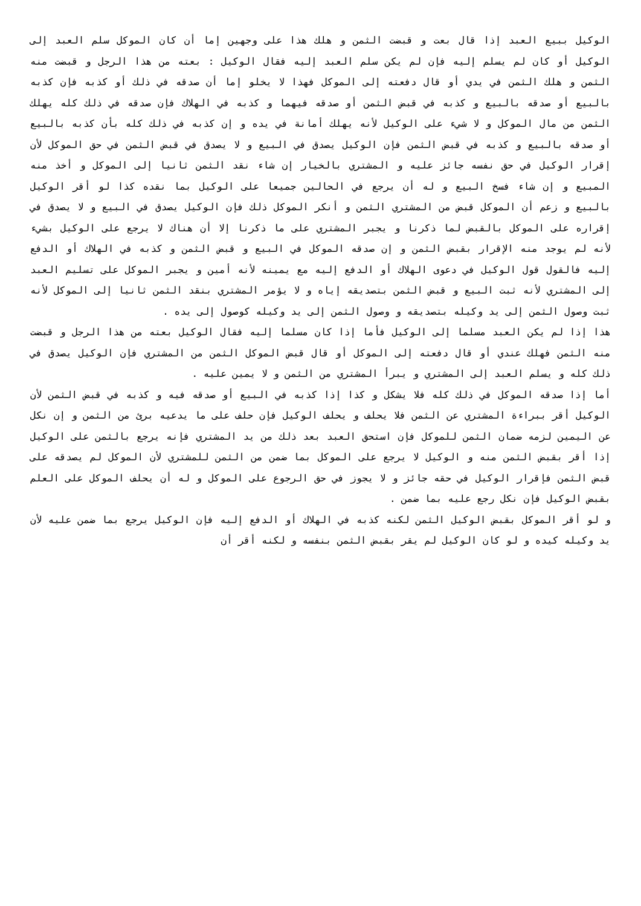الوكيل ببيع العبد إذا قال بعت و قبضت الثمن و هلك هذا على وجهين إما أن كان الموكل سلم العبد إلى الوكيل أو كان لم يسلم إليه فإن لم يكن سلم العبد إليه فقال الوكيل : بعته من هذا الرجل و قبضت منه الثمن و هلك الثمن في يدي أو قال دفعته إلى الموكل فهذا لا يخلو إما أن صدقه في ذلك أو كذبه فإن كذبه بالبيع أو صدقه بالبيع و كذبه في قبض الثمن أو صدقه فيهما و كذبه في الهلاك فإن صدقه في ذلك كله يهلك الثمن من مال الموكل و لا شيء على الوكيل لأنه يهلك أمانة في يده و إن كذبه في ذلك كله بأن كذبه بالبيع أو صدقه بالبيع و كذبه في قبض الثمن فإن الوكيل يصدق في البيع و لا يصدق في قبض الثمن في حق الموكل لأن إقرار الوكيل في حق نفسه جائز عليه و المشتري بالخيار إن شاء نقد الثمن ثانيا إلى الموكل و أخذ منه المبيع و إن شاء فسخ البيع و له أن يرجع في الحالين جميعا على الوكيل بما نقده كذا لو أقر الوكيل بالبيع و زعم أن الموكل قبض من المشتري الثمن و أنكر الموكل ذلك فإن الوكيل يصدق في البيع و لا يصدق في إقراره على الموكل بالقبض لما ذكرنا و يجبر المشتري على ما ذكرنا إلا أن هناك لا يرجع على الوكيل بشيء لأنه لم يوجد منه الإقرار بقبض الثمن و إن صدقه الموكل في البيع و قبض الثمن و كذبه في الهلاك أو الدفع إليه فالقول قول الوكيل في دعوى الهلاك أو الدفع إليه مع يمينه لأنه أمين و يجبر الموكل على تسليم العبد إلى المشتري لأنه ثبت البيع و قبض الثمن بتصديقه إياه و لا يؤمر المشتري بنقد الثمن ثانيا إلى الموكل لأنه ثبت وصول الثمن إلى يد وكيله بتصديقه و وصول الثمن إلى يد وكيله كوصول إلى يده .
هذا إذا لم يكن العبد مسلما إلى الوكيل فأما إذا كان مسلما إليه فقال الوكيل بعته من هذا الرجل و قبضت منه الثمن فهلك عندي أو قال دفعته إلى الموكل أو قال قبض الموكل الثمن من المشتري فإن الوكيل يصدق في ذلك كله و يسلم العبد إلى المشتري و يبرأ المشتري من الثمن و لا يمين عليه .
أما إذا صدقه الموكل في ذلك كله فلا يشكل و كذا إذا كذبه في البيع أو صدقه فيه و كذبه في قبض الثمن لأن الوكيل أقر ببراءة المشتري عن الثمن فلا يحلف و يحلف الوكيل فإن حلف على ما يدعيه برئ من الثمن و إن نكل عن اليمين لزمه ضمان الثمن للموكل فإن استحق العبد بعد ذلك من يد المشتري فإنه يرجع بالثمن على الوكيل إذا أقر بقبض الثمن منه و الوكيل لا يرجع على الموكل بما ضمن من الثمن للمشتري لأن الموكل لم يصدقه على قبض الثمن فإقرار الوكيل في حقه جائز و لا يجوز في حق الرجوع على الموكل و له أن يحلف الموكل على العلم بقبض الوكيل فإن نكل رجع عليه بما ضمن .
و لو أقر الموكل بقبض الوكيل الثمن لكنه كذبه في الهلاك أو الدفع إليه فإن الوكيل يرجع بما ضمن عليه لأن يد وكيله كيده و لو كان الوكيل لم يقر بقبض الثمن بنفسه و لكنه أقر أن